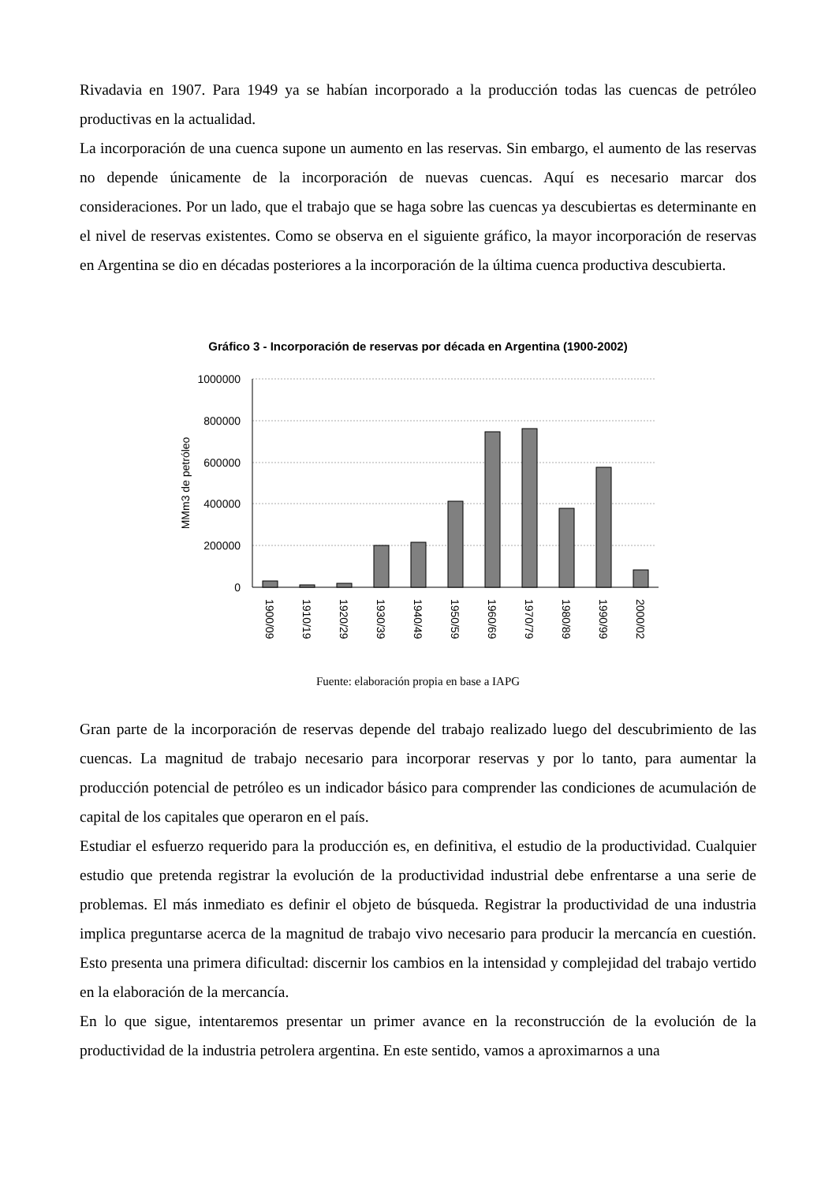Rivadavia en 1907. Para 1949 ya se habían incorporado a la producción todas las cuencas de petróleo productivas en la actualidad.
La incorporación de una cuenca supone un aumento en las reservas. Sin embargo, el aumento de las reservas no depende únicamente de la incorporación de nuevas cuencas. Aquí es necesario marcar dos consideraciones. Por un lado, que el trabajo que se haga sobre las cuencas ya descubiertas es determinante en el nivel de reservas existentes. Como se observa en el siguiente gráfico, la mayor incorporación de reservas en Argentina se dio en décadas posteriores a la incorporación de la última cuenca productiva descubierta.
Gráfico 3 - Incorporación de reservas por década en Argentina (1900-2002)
1000000
800000
600000
400000
200000
0
MMm3 de petróleo
1900/09
1910/19
1920/29
1930/39
1940/49
1950/59
1960/69
1970/79
1980/89
1990/99
2000/02
Fuente: elaboración propia en base a IAPG
Gran parte de la incorporación de reservas depende del trabajo realizado luego del descubrimiento de las cuencas. La magnitud de trabajo necesario para incorporar reservas y por lo tanto, para aumentar la producción potencial de petróleo es un indicador básico para comprender las condiciones de acumulación de capital de los capitales que operaron en el país.
Estudiar el esfuerzo requerido para la producción es, en definitiva, el estudio de la productividad. Cualquier estudio que pretenda registrar la evolución de la productividad industrial debe enfrentarse a una serie de problemas. El más inmediato es definir el objeto de búsqueda. Registrar la productividad de una industria implica preguntarse acerca de la magnitud de trabajo vivo necesario para producir la mercancía en cuestión. Esto presenta una primera dificultad: discernir los cambios en la intensidad y complejidad del trabajo vertido en la elaboración de la mercancía.
En lo que sigue, intentaremos presentar un primer avance en la reconstrucción de la evolución de la productividad de la industria petrolera argentina. En este sentido, vamos a aproximarnos a una